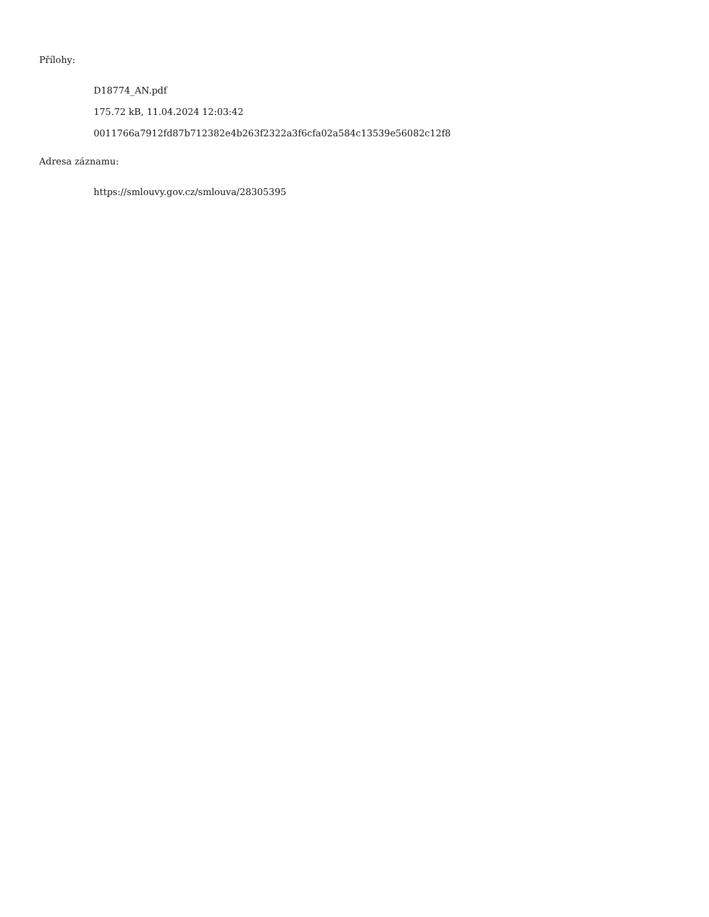Přílohy:
D18774_AN.pdf
175.72 kB, 11.04.2024 12:03:42
0011766a7912fd87b712382e4b263f2322a3f6cfa02a584c13539e56082c12f8
Adresa záznamu:
https://smlouvy.gov.cz/smlouva/28305395